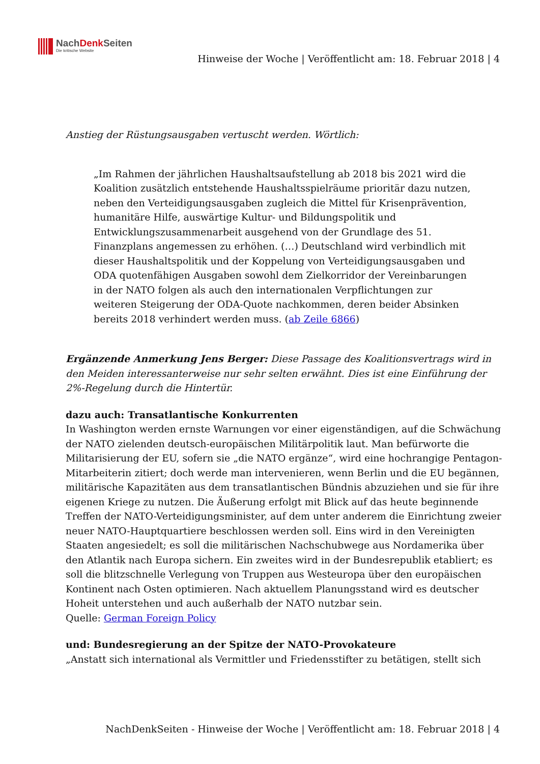NachDenk Seiten
Die kritische Website
Hinweise der Woche | Veröffentlicht am: 18. Februar 2018 | 4
Anstieg der Rüstungsausgaben vertuscht werden. Wörtlich:
„Im Rahmen der jährlichen Haushaltsaufstellung ab 2018 bis 2021 wird die Koalition zusätzlich entstehende Haushaltsspielräume prioritär dazu nutzen, neben den Verteidigungsausgaben zugleich die Mittel für Krisenprävention, humanitäre Hilfe, auswärtige Kultur- und Bildungspolitik und Entwicklungszusammenarbeit ausgehend von der Grundlage des 51. Finanzplans angemessen zu erhöhen. (…) Deutschland wird verbindlich mit dieser Haushaltspolitik und der Koppelung von Verteidigungsausgaben und ODA quotenfähigen Ausgaben sowohl dem Zielkorridor der Vereinbarungen in der NATO folgen als auch den internationalen Verpflichtungen zur weiteren Steigerung der ODA-Quote nachkommen, deren beider Absinken bereits 2018 verhindert werden muss. (ab Zeile 6866)
Ergänzende Anmerkung Jens Berger: Diese Passage des Koalitionsvertrags wird in den Meiden interessanterweise nur sehr selten erwähnt. Dies ist eine Einführung der 2%-Regelung durch die Hintertür.
dazu auch: Transatlantische Konkurrenten
In Washington werden ernste Warnungen vor einer eigenständigen, auf die Schwächung der NATO zielenden deutsch-europäischen Militärpolitik laut. Man befürworte die Militarisierung der EU, sofern sie „die NATO ergänze“, wird eine hochrangige Pentagon-Mitarbeiterin zitiert; doch werde man intervenieren, wenn Berlin und die EU begännen, militärische Kapazitäten aus dem transatlantischen Bündnis abzuziehen und sie für ihre eigenen Kriege zu nutzen. Die Äußerung erfolgt mit Blick auf das heute beginnende Treffen der NATO-Verteidigungsminister, auf dem unter anderem die Einrichtung zweier neuer NATO-Hauptquartiere beschlossen werden soll. Eins wird in den Vereinigten Staaten angesiedelt; es soll die militärischen Nachschubwege aus Nordamerika über den Atlantik nach Europa sichern. Ein zweites wird in der Bundesrepublik etabliert; es soll die blitzschnelle Verlegung von Truppen aus Westeuropa über den europäischen Kontinent nach Osten optimieren. Nach aktuellem Planungsstand wird es deutscher Hoheit unterstehen und auch außerhalb der NATO nutzbar sein.
Quelle: German Foreign Policy
und: Bundesregierung an der Spitze der NATO-Provokateure
„Anstatt sich international als Vermittler und Friedensstifter zu betätigen, stellt sich
NachDenkSeiten - Hinweise der Woche | Veröffentlicht am: 18. Februar 2018 | 4